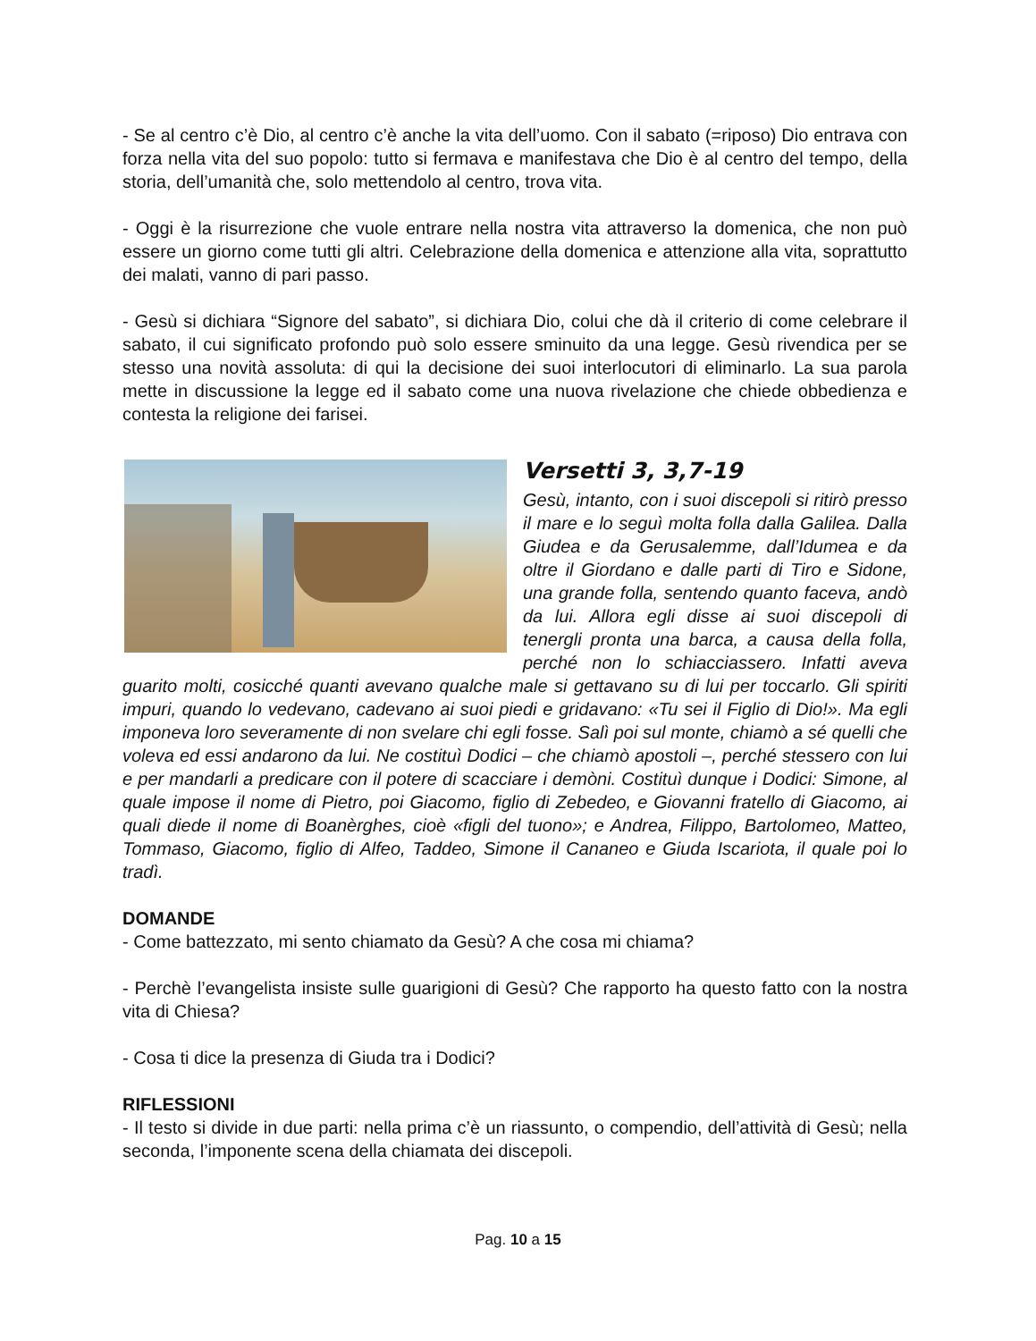- Se al centro c’è Dio, al centro c’è anche la vita dell’uomo. Con il sabato (=riposo) Dio entrava con forza nella vita del suo popolo: tutto si fermava e manifestava che Dio è al centro del tempo, della storia, dell’umanità che, solo mettendolo al centro, trova vita.
- Oggi è la risurrezione che vuole entrare nella nostra vita attraverso la domenica, che non può essere un giorno come tutti gli altri. Celebrazione della domenica e attenzione alla vita, soprattutto dei malati, vanno di pari passo.
- Gesù si dichiara “Signore del sabato”, si dichiara Dio, colui che dà il criterio di come celebrare il sabato, il cui significato profondo può solo essere sminuito da una legge. Gesù rivendica per se stesso una novità assoluta: di qui la decisione dei suoi interlocutori di eliminarlo. La sua parola mette in discussione la legge ed il sabato come una nuova rivelazione che chiede obbedienza e contesta la religione dei farisei.
Versetti 3, 3,7-19
Gesù, intanto, con i suoi discepoli si ritirò presso il mare e lo seguì molta folla dalla Galilea. Dalla Giudea e da Gerusalemme, dall’Idumea e da oltre il Giordano e dalle parti di Tiro e Sidone, una grande folla, sentendo quanto faceva, andò da lui. Allora egli disse ai suoi discepoli di tenergli pronta una barca, a causa della folla, perché non lo schiacciassero. Infatti aveva guarito molti, cosicché quanti avevano qualche male si gettavano su di lui per toccarlo. Gli spiriti impuri, quando lo vedevano, cadevano ai suoi piedi e gridavano: «Tu sei il Figlio di Dio!». Ma egli imponeva loro severamente di non svelare chi egli fosse. Salì poi sul monte, chiamò a sé quelli che voleva ed essi andarono da lui. Ne costituì Dodici – che chiamò apostoli –, perché stessero con lui e per mandarli a predicare con il potere di scacciare i demòni. Costituì dunque i Dodici: Simone, al quale impose il nome di Pietro, poi Giacomo, figlio di Zebedeo, e Giovanni fratello di Giacomo, ai quali diede il nome di Boanèrghes, cioè «figli del tuono»; e Andrea, Filippo, Bartolomeo, Matteo, Tommaso, Giacomo, figlio di Alfeo, Taddeo, Simone il Cananeo e Giuda Iscariota, il quale poi lo tradì.
DOMANDE
- Come battezzato, mi sento chiamato da Gesù? A che cosa mi chiama?
- Perchè l’evangelista insiste sulle guarigioni di Gesù? Che rapporto ha questo fatto con la nostra vita di Chiesa?
- Cosa ti dice la presenza di Giuda tra i Dodici?
RIFLESSIONI
- Il testo si divide in due parti: nella prima c’è un riassunto, o compendio, dell’attività di Gesù; nella seconda, l’imponente scena della chiamata dei discepoli.
Pag. 10 a 15